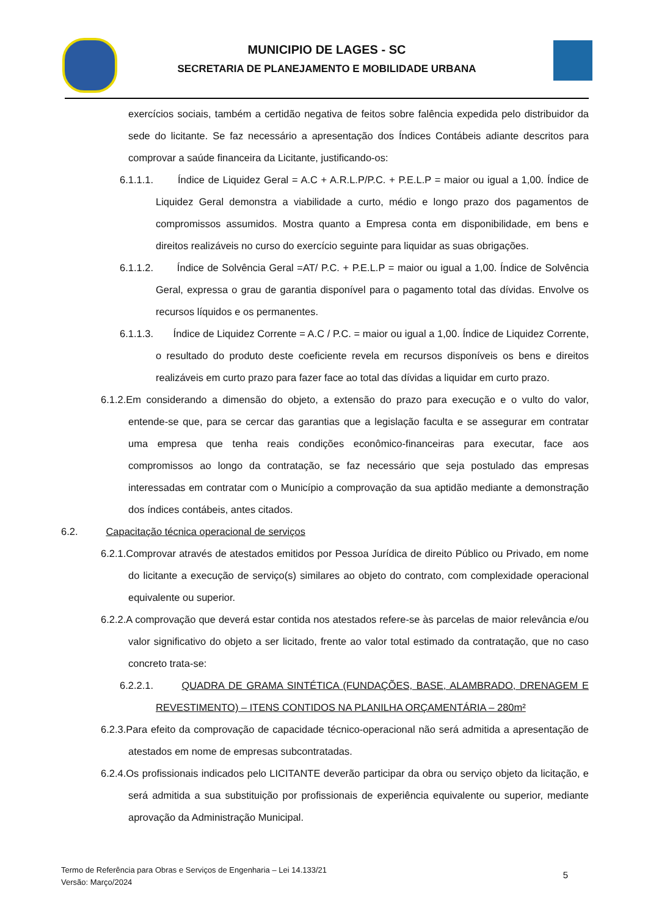MUNICIPIO DE LAGES - SC
SECRETARIA DE PLANEJAMENTO E MOBILIDADE URBANA
exercícios sociais, também a certidão negativa de feitos sobre falência expedida pelo distribuidor da sede do licitante. Se faz necessário a apresentação dos Índices Contábeis adiante descritos para comprovar a saúde financeira da Licitante, justificando-os:
6.1.1.1. Índice de Liquidez Geral = A.C + A.R.L.P/P.C. + P.E.L.P = maior ou igual a 1,00. Índice de Liquidez Geral demonstra a viabilidade a curto, médio e longo prazo dos pagamentos de compromissos assumidos. Mostra quanto a Empresa conta em disponibilidade, em bens e direitos realizáveis no curso do exercício seguinte para liquidar as suas obrigações.
6.1.1.2. Índice de Solvência Geral =AT/ P.C. + P.E.L.P = maior ou igual a 1,00. Índice de Solvência Geral, expressa o grau de garantia disponível para o pagamento total das dívidas. Envolve os recursos líquidos e os permanentes.
6.1.1.3. Índice de Liquidez Corrente = A.C / P.C. = maior ou igual a 1,00. Índice de Liquidez Corrente, o resultado do produto deste coeficiente revela em recursos disponíveis os bens e direitos realizáveis em curto prazo para fazer face ao total das dívidas a liquidar em curto prazo.
6.1.2.Em considerando a dimensão do objeto, a extensão do prazo para execução e o vulto do valor, entende-se que, para se cercar das garantias que a legislação faculta e se assegurar em contratar uma empresa que tenha reais condições econômico-financeiras para executar, face aos compromissos ao longo da contratação, se faz necessário que seja postulado das empresas interessadas em contratar com o Município a comprovação da sua aptidão mediante a demonstração dos índices contábeis, antes citados.
6.2. Capacitação técnica operacional de serviços
6.2.1.Comprovar através de atestados emitidos por Pessoa Jurídica de direito Público ou Privado, em nome do licitante a execução de serviço(s) similares ao objeto do contrato, com complexidade operacional equivalente ou superior.
6.2.2.A comprovação que deverá estar contida nos atestados refere-se às parcelas de maior relevância e/ou valor significativo do objeto a ser licitado, frente ao valor total estimado da contratação, que no caso concreto trata-se:
6.2.2.1. QUADRA DE GRAMA SINTÉTICA (FUNDAÇÕES, BASE, ALAMBRADO, DRENAGEM E REVESTIMENTO) – ITENS CONTIDOS NA PLANILHA ORÇAMENTÁRIA – 280m²
6.2.3.Para efeito da comprovação de capacidade técnico-operacional não será admitida a apresentação de atestados em nome de empresas subcontratadas.
6.2.4.Os profissionais indicados pelo LICITANTE deverão participar da obra ou serviço objeto da licitação, e será admitida a sua substituição por profissionais de experiência equivalente ou superior, mediante aprovação da Administração Municipal.
Termo de Referência para Obras e Serviços de Engenharia – Lei 14.133/21
Versão: Março/2024
5